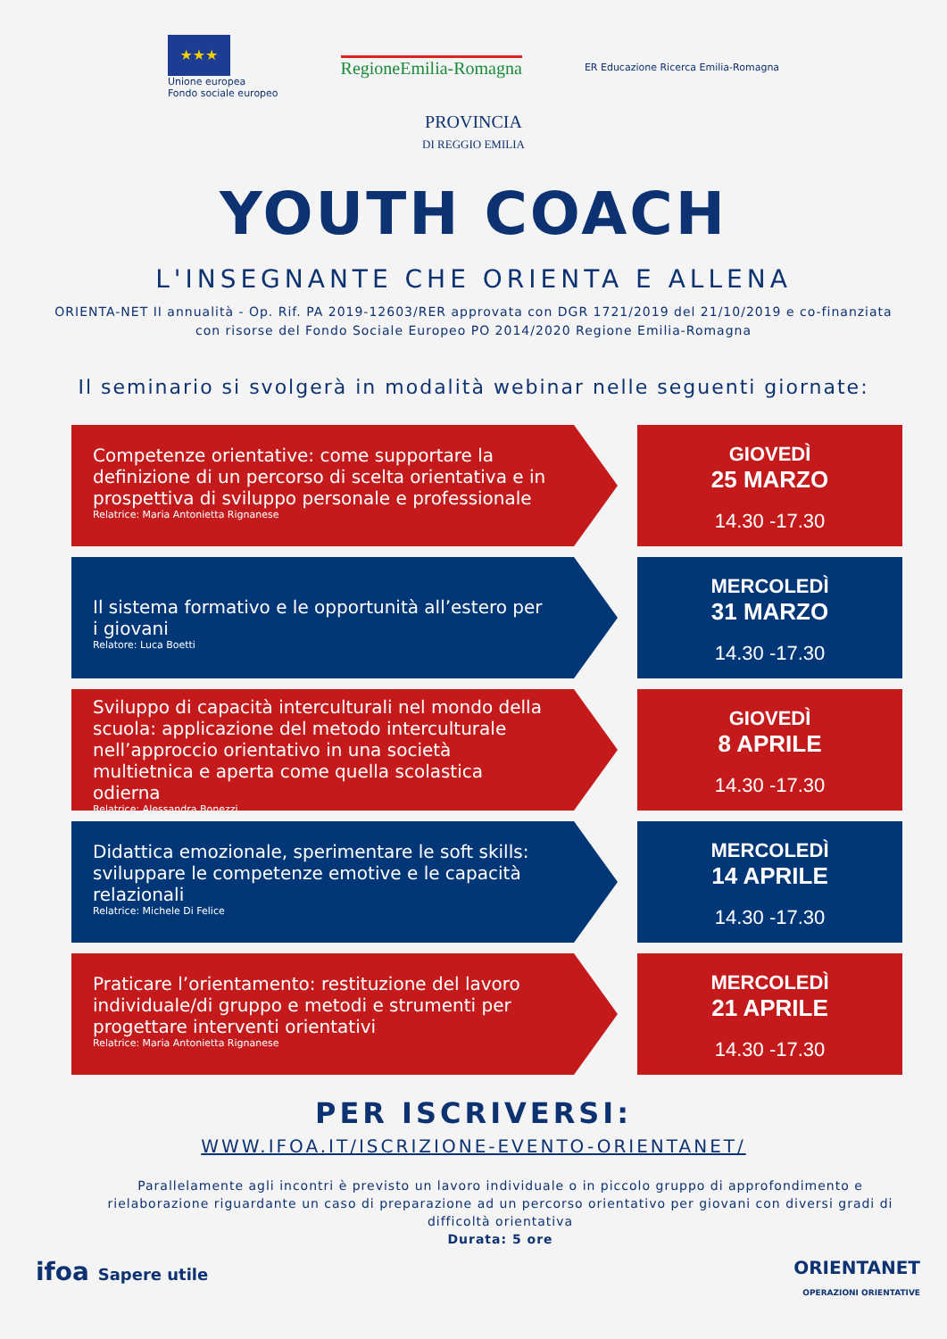★★★
Unione europea
Fondo sociale europeo
RegioneEmilia-Romagna
ER Educazione Ricerca Emilia-Romagna
PROVINCIA
DI REGGIO EMILIA
YOUTH COACH
L'INSEGNANTE CHE ORIENTA E ALLENA
ORIENTA-NET II annualità - Op. Rif. PA 2019-12603/RER approvata con DGR 1721/2019 del 21/10/2019 e co-finanziata
con risorse del Fondo Sociale Europeo PO 2014/2020 Regione Emilia-Romagna
Il seminario si svolgerà in modalità webinar nelle seguenti giornate:
Competenze orientative: come supportare la definizione di un percorso di scelta orientativa e in prospettiva di sviluppo personale e professionale
Relatrice: Maria Antonietta Rignanese
GIOVEDÌ
25 MARZO
14.30 -17.30
Il sistema formativo e le opportunità all’estero per i giovani
Relatore: Luca Boetti
MERCOLEDÌ
31 MARZO
14.30 -17.30
Sviluppo di capacità interculturali nel mondo della scuola: applicazione del metodo interculturale nell’approccio orientativo in una società multietnica e aperta come quella scolastica odierna
Relatrice: Alessandra Bonezzi
GIOVEDÌ
8 APRILE
14.30 -17.30
Didattica emozionale, sperimentare le soft skills: sviluppare le competenze emotive e le capacità relazionali
Relatrice: Michele Di Felice
MERCOLEDÌ
14 APRILE
14.30 -17.30
Praticare l’orientamento: restituzione del lavoro individuale/di gruppo e metodi e strumenti per progettare interventi orientativi
Relatrice: Maria Antonietta Rignanese
MERCOLEDÌ
21 APRILE
14.30 -17.30
PER ISCRIVERSI:
WWW.IFOA.IT/ISCRIZIONE-EVENTO-ORIENTANET/
Parallelamente agli incontri è previsto un lavoro individuale o in piccolo gruppo di approfondimento e rielaborazione riguardante un caso di preparazione ad un percorso orientativo per giovani con diversi gradi di difficoltà orientativa
Durata: 5 ore
ifoa Sapere utile ORIENTANET
OPERAZIONI ORIENTATIVE